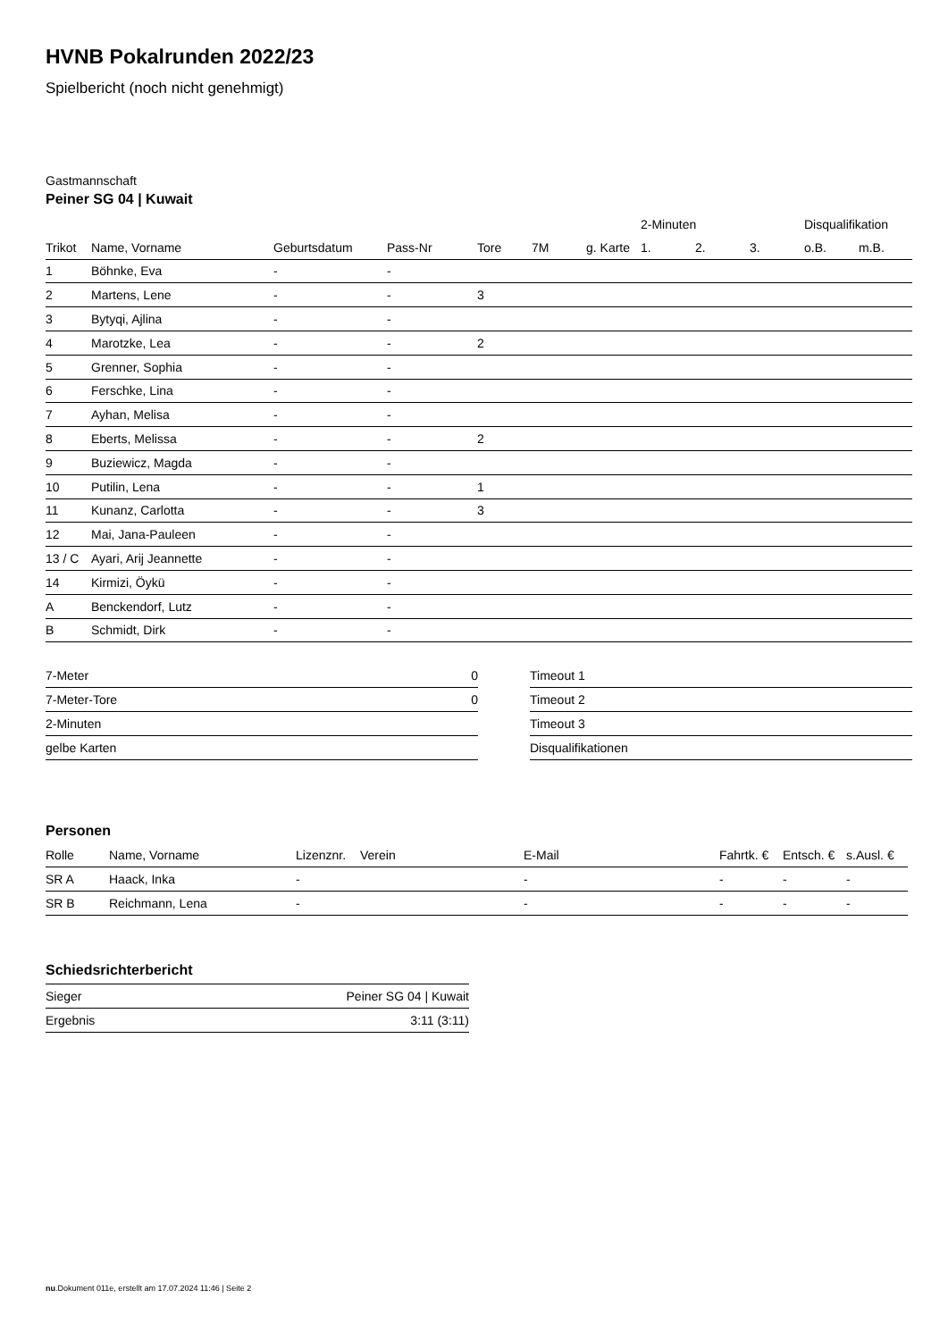HVNB Pokalrunden 2022/23
Spielbericht (noch nicht genehmigt)
Gastmannschaft
Peiner SG 04 | Kuwait
| | | | | | | | 2-Minuten | | | Disqualifikation | |
| --- | --- | --- | --- | --- | --- | --- | --- | --- | --- | --- | --- |
| Trikot | Name, Vorname | Geburtsdatum | Pass-Nr | Tore | 7M | g. Karte | 1. | 2. | 3. | o.B. | m.B. |
| 1 | Böhnke, Eva | - | - | | | | | | | | |
| 2 | Martens, Lene | - | - | 3 | | | | | | | |
| 3 | Bytyqi, Ajlina | - | - | | | | | | | | |
| 4 | Marotzke, Lea | - | - | 2 | | | | | | | |
| 5 | Grenner, Sophia | - | - | | | | | | | | |
| 6 | Ferschke, Lina | - | - | | | | | | | | |
| 7 | Ayhan, Melisa | - | - | | | | | | | | |
| 8 | Eberts, Melissa | - | - | 2 | | | | | | | |
| 9 | Buziewicz, Magda | - | - | | | | | | | | |
| 10 | Putilin, Lena | - | - | 1 | | | | | | | |
| 11 | Kunanz, Carlotta | - | - | 3 | | | | | | | |
| 12 | Mai, Jana-Pauleen | - | - | | | | | | | | |
| 13 / C | Ayari, Arij Jeannette | - | - | | | | | | | | |
| 14 | Kirmizi, Öykü | - | - | | | | | | | | |
| A | Benckendorf, Lutz | - | - | | | | | | | | |
| B | Schmidt, Dirk | - | - | | | | | | | | |
| 7-Meter | 0 |
| 7-Meter-Tore | 0 |
| 2-Minuten | |
| gelbe Karten | |
| Timeout 1 |
| Timeout 2 |
| Timeout 3 |
| Disqualifikationen |
Personen
| Rolle | Name, Vorname | Lizenznr. | Verein | E-Mail | Fahrtk. € | Entsch. € | s.Ausl. € |
| SR A | Haack, Inka | - | | - | - | - | - |
| SR B | Reichmann, Lena | - | | - | - | - | - |
Schiedsrichterbericht
| Sieger | Peiner SG 04 / Kuwait |
| Ergebnis | 3:11 (3:11) |
nu.Dokument 011e, erstellt am 17.07.2024 11:46 | Seite 2